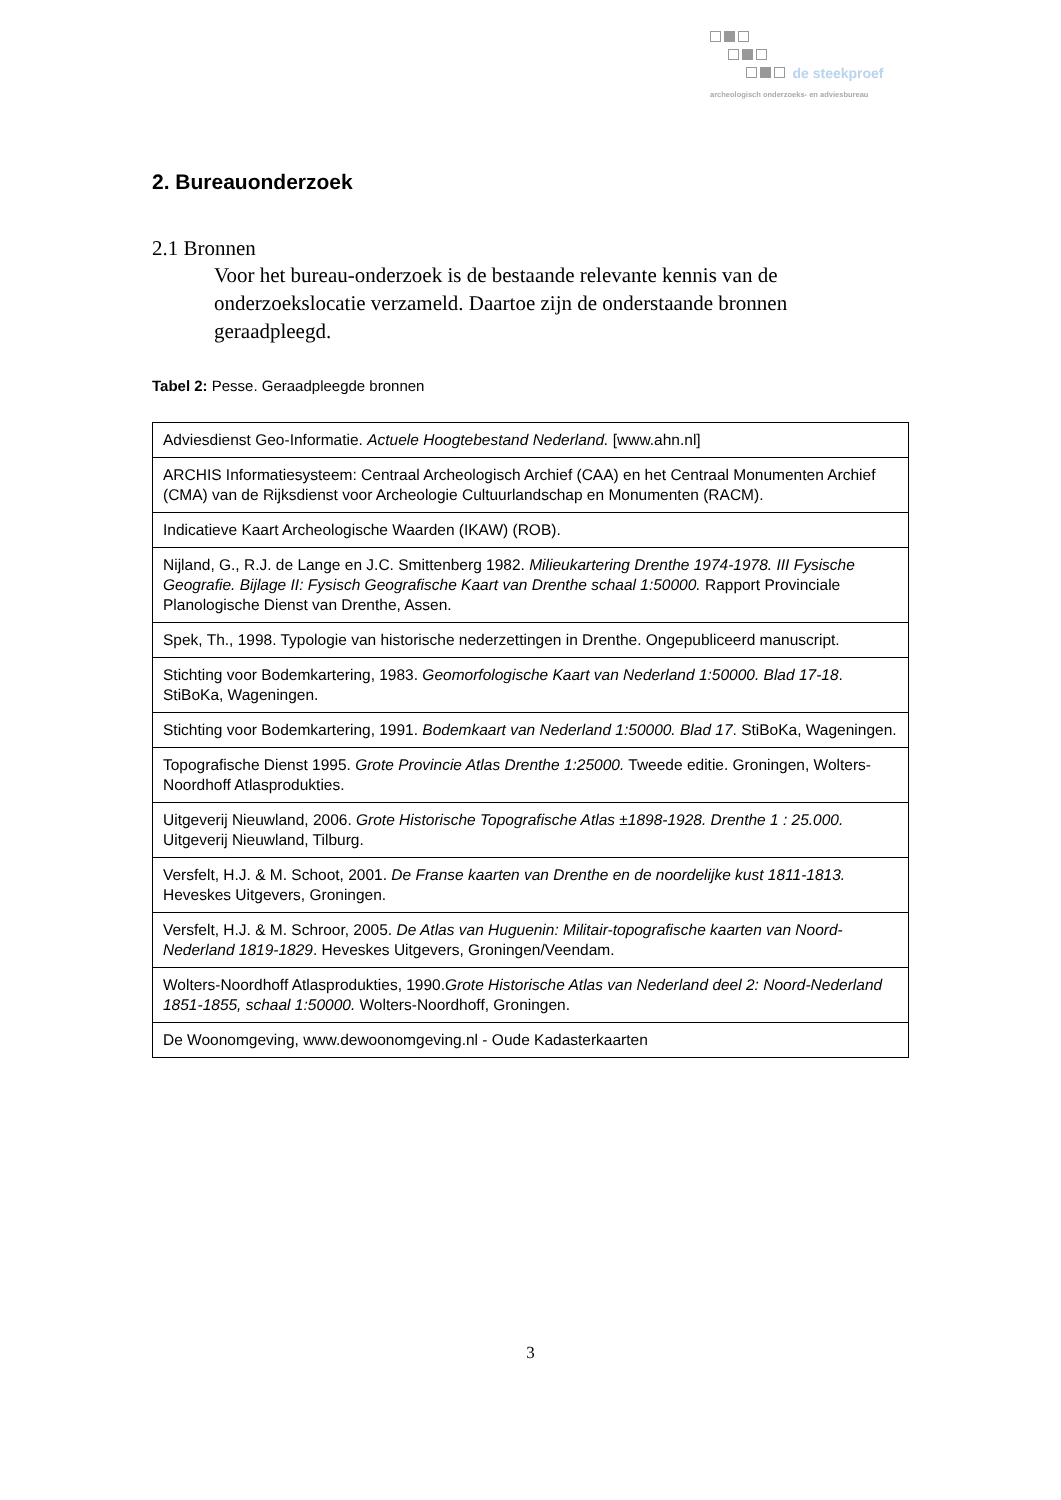de steekproef
archeologisch onderzoeks- en adviesbureau
2. Bureauonderzoek
2.1 Bronnen
Voor het bureau-onderzoek is de bestaande relevante kennis van de onderzoekslocatie verzameld. Daartoe zijn de onderstaande bronnen geraadpleegd.
Tabel 2: Pesse. Geraadpleegde bronnen
| Adviesdienst Geo-Informatie. Actuele Hoogtebestand Nederland. [www.ahn.nl] |
| ARCHIS Informatiesysteem: Centraal Archeologisch Archief (CAA) en het Centraal Monumenten Archief (CMA) van de Rijksdienst voor Archeologie Cultuurlandschap en Monumenten (RACM). |
| Indicatieve Kaart Archeologische Waarden (IKAW) (ROB). |
| Nijland, G., R.J. de Lange en J.C. Smittenberg 1982. Milieukartering Drenthe 1974-1978. III Fysische Geografie. Bijlage II: Fysisch Geografische Kaart van Drenthe schaal 1:50000. Rapport Provinciale Planologische Dienst van Drenthe, Assen. |
| Spek, Th., 1998. Typologie van historische nederzettingen in Drenthe. Ongepubliceerd manuscript. |
| Stichting voor Bodemkartering, 1983. Geomorfologische Kaart van Nederland 1:50000. Blad 17-18 . StiBoKa, Wageningen. |
| Stichting voor Bodemkartering, 1991. Bodemkaart van Nederland 1:50000. Blad 17 . StiBoKa, Wageningen. |
| Topografische Dienst 1995. Grote Provincie Atlas Drenthe 1:25000. Tweede editie. Groningen, Wolters-Noordhoff Atlasprodukties. |
| Uitgeverij Nieuwland, 2006. Grote Historische Topografische Atlas ±1898-1928. Drenthe 1 : 25.000. Uitgeverij Nieuwland, Tilburg. |
| Versfelt, H.J. & M. Schoot, 2001. De Franse kaarten van Drenthe en de noordelijke kust 1811-1813. Heveskes Uitgevers, Groningen. |
| Versfelt, H.J. & M. Schroor, 2005. De Atlas van Huguenin: Militair-topografische kaarten van Noord-Nederland 1819-1829 . Heveskes Uitgevers, Groningen/Veendam. |
| Wolters-Noordhoff Atlasprodukties, 1990. Grote Historische Atlas van Nederland deel 2: Noord-Nederland 1851-1855, schaal 1:50000. Wolters-Noordhoff, Groningen. |
| De Woonomgeving, www.dewoonomgeving.nl - Oude Kadasterkaarten |
3